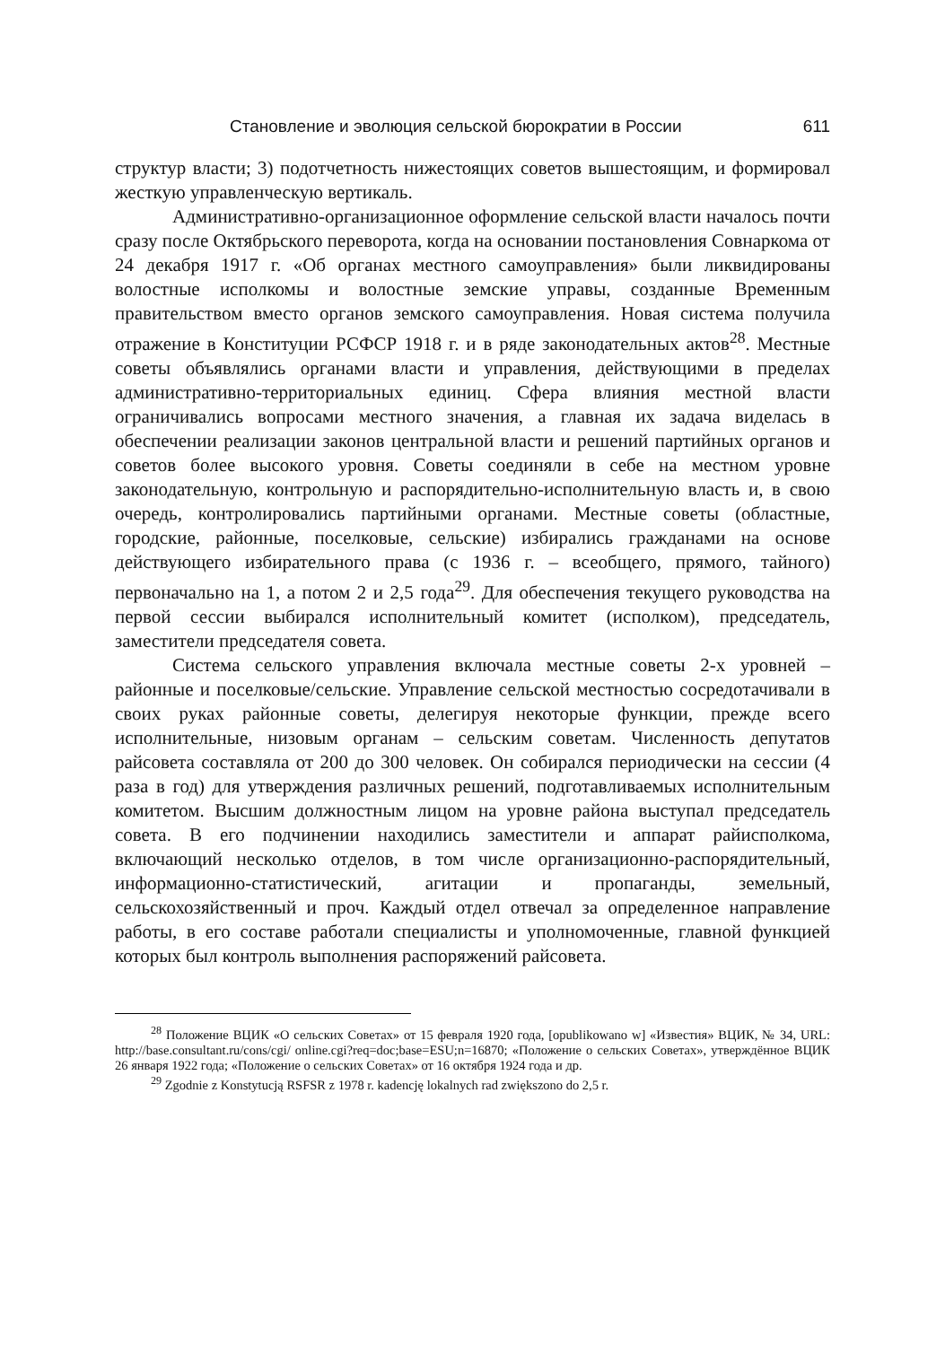Становление и эволюция сельской бюрократии в России 611
структур власти; 3) подотчетность нижестоящих советов вышестоящим, и формировал жесткую управленческую вертикаль.
Административно-организационное оформление сельской власти началось почти сразу после Октябрьского переворота, когда на основании постановления Совнаркома от 24 декабря 1917 г. «Об органах местного самоуправления» были ликвидированы волостные исполкомы и волостные земские управы, созданные Временным правительством вместо органов земского самоуправления. Новая система получила отражение в Конституции РСФСР 1918 г. и в ряде законодательных актов<sup>28</sup>. Местные советы объявлялись органами власти и управления, действующими в пределах административно-территориальных единиц. Сфера влияния местной власти ограничивались вопросами местного значения, а главная их задача виделась в обеспечении реализации законов центральной власти и решений партийных органов и советов более высокого уровня. Советы соединяли в себе на местном уровне законодательную, контрольную и распорядительно-исполнительную власть и, в свою очередь, контролировались партийными органами. Местные советы (областные, городские, районные, поселковые, сельские) избирались гражданами на основе действующего избирательного права (с 1936 г. – всеобщего, прямого, тайного) первоначально на 1, а потом 2 и 2,5 года<sup>29</sup>. Для обеспечения текущего руководства на первой сессии выбирался исполнительный комитет (исполком), председатель, заместители председателя совета.
Система сельского управления включала местные советы 2-х уровней – районные и поселковые/сельские. Управление сельской местностью сосредотачивали в своих руках районные советы, делегируя некоторые функции, прежде всего исполнительные, низовым органам – сельским советам. Численность депутатов райсовета составляла от 200 до 300 человек. Он собирался периодически на сессии (4 раза в год) для утверждения различных решений, подготавливаемых исполнительным комитетом. Высшим должностным лицом на уровне района выступал председатель совета. В его подчинении находились заместители и аппарат райисполкома, включающий несколько отделов, в том числе организационно-распорядительный, информационно-статистический, агитации и пропаганды, земельный, сельскохозяйственный и проч. Каждый отдел отвечал за определенное направление работы, в его составе работали специалисты и уполномоченные, главной функцией которых был контроль выполнения распоряжений райсовета.
<sup>28</sup> Положение ВЦИК «О сельских Советах» от 15 февраля 1920 года, [opublikowano w] «Известия» ВЦИК, № 34, URL: http://base.consultant.ru/cons/cgi/ online.cgi?req=doc;base=ESU;n=16870; «Положение о сельских Советах», утверждённое ВЦИК 26 января 1922 года; «Положение о сельских Советах» от 16 октября 1924 года и др.
<sup>29</sup> Zgodnie z Konstytucją RSFSR z 1978 r. kadencję lokalnych rad zwiększono do 2,5 r.